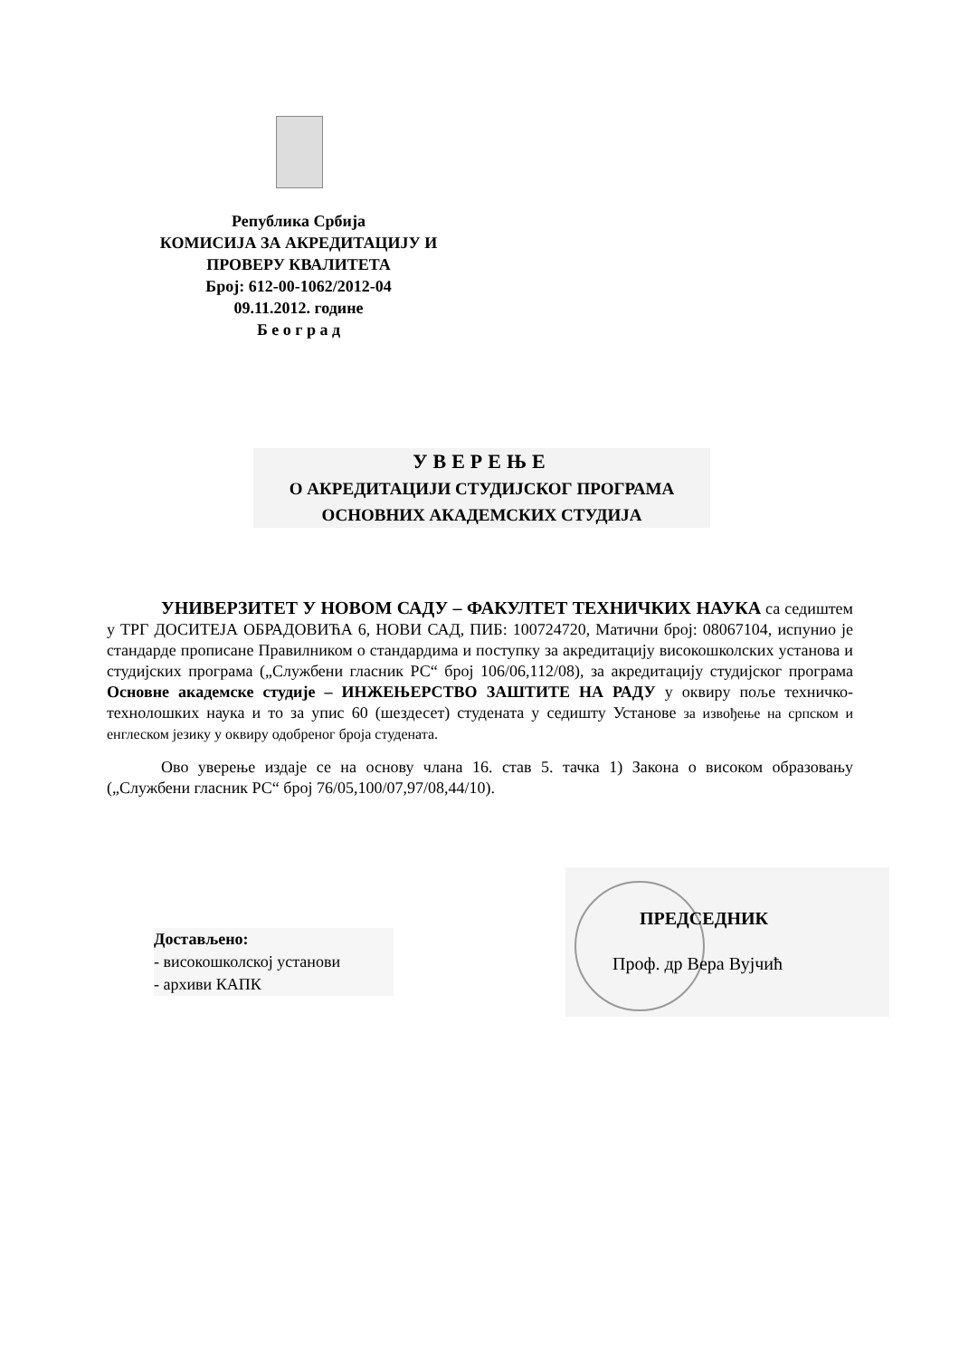Република Србија
КОМИСИЈА ЗА АКРЕДИТАЦИЈУ И
ПРОВЕРУ КВАЛИТЕТА
Број: 612-00-1062/2012-04
09.11.2012. године
Б е о г р а д
УВЕРЕЊЕ
О АКРЕДИТАЦИЈИ СТУДИЈСКОГ ПРОГРАМА
ОСНОВНИХ АКАДЕМСКИХ СТУДИЈА
УНИВЕРЗИТЕТ У НОВОМ САДУ – ФАКУЛТЕТ ТЕХНИЧКИХ НАУКА са седиштем у ТРГ ДОСИТЕЈА ОБРАДОВИЋА 6, НОВИ САД, ПИБ: 100724720, Матични број: 08067104, испунио је стандарде прописане Правилником о стандардима и поступку за акредитацију високошколских установа и студијских програма („Службени гласник РС“ број 106/06,112/08), за акредитацију студијског програма Основне академске студије – ИНЖЕЊЕРСТВО ЗАШТИТЕ НА РАДУ у оквиру поље техничко-технолошких наука и то за упис 60 (шездесет) студената у седишту Установе за извођење на српском и енглеском језику у оквиру одобреног броја студената.
Ово уверење издаје се на основу члана 16. став 5. тачка 1) Закона о високом образовању („Службени гласник РС“ број 76/05,100/07,97/08,44/10).
Достављено:
- високошколској установи
- архиви КАПК
ПРЕДСЕДНИК
Проф. др Вера Вујчић